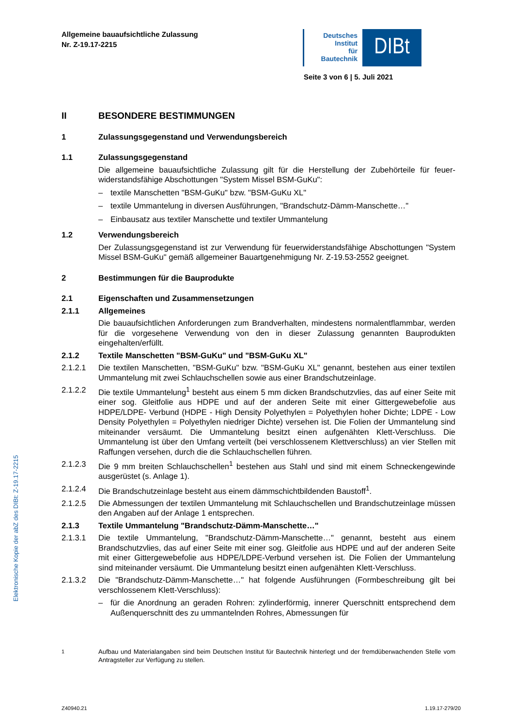Allgemeine bauaufsichtliche Zulassung
Nr. Z-19.17-2215
Deutsches
Institut
für
Bautechnik
DIBt
Seite 3 von 6 | 5. Juli 2021
Elektronische Kopie der abZ des DIBt: Z-19.17-2215
II BESONDERE BESTIMMUNGEN
1 Zulassungsgegenstand und Verwendungsbereich
1.1 Zulassungsgegenstand
Die allgemeine bauaufsichtliche Zulassung gilt für die Herstellung der Zubehörteile für feuer­widerstandsfähige Abschottungen "System Missel BSM-GuKu":
– textile Manschetten "BSM-GuKu" bzw. "BSM-GuKu XL"
– textile Ummantelung in diversen Ausführungen, "Brandschutz-Dämm-Manschette…"
– Einbausatz aus textiler Manschette und textiler Ummantelung
1.2 Verwendungsbereich
Der Zulassungsgegenstand ist zur Verwendung für feuerwiderstandsfähige Abschottungen "System Missel BSM-GuKu" gemäß allgemeiner Bauartgenehmigung Nr. Z-19.53-2552 geeignet.
2 Bestimmungen für die Bauprodukte
2.1 Eigenschaften und Zusammensetzungen
2.1.1 Allgemeines
Die bauaufsichtlichen Anforderungen zum Brandverhalten, mindestens normalentflammbar, werden für die vorgesehene Verwendung von den in dieser Zulassung genannten Bauproduk­ten eingehalten/erfüllt.
2.1.2 Textile Manschetten "BSM-GuKu" und "BSM-GuKu XL"
2.1.2.1 Die textilen Manschetten, "BSM-GuKu" bzw. "BSM-GuKu XL" genannt, bestehen aus einer textilen Ummantelung mit zwei Schlauchschellen sowie aus einer Brandschutzeinlage.
2.1.2.2 Die textile Ummantelung<sup>1</sup> besteht aus einem 5 mm dicken Brandschutzvlies, das auf einer Seite mit einer sog. Gleitfolie aus HDPE und auf der anderen Seite mit einer Gittergewebefolie aus HDPE/LDPE- Verbund (HDPE - High Density Polyethylen = Polyethylen hoher Dichte; LDPE - Low Density Polyethylen = Polyethylen niedriger Dichte) versehen ist. Die Folien der Ummantelung sind miteinander versäumt. Die Ummantelung besitzt einen aufgenähten Klett-Verschluss. Die Ummantelung ist über den Umfang verteilt (bei verschlossenem Klettver­schluss) an vier Stellen mit Raffungen versehen, durch die die Schlauchschellen führen.
2.1.2.3 Die 9 mm breiten Schlauchschellen<sup>1</sup> bestehen aus Stahl und sind mit einem Schneckenge­winde ausgerüstet (s. Anlage 1).
2.1.2.4 Die Brandschutzeinlage besteht aus einem dämmschichtbildenden Baustoff<sup>1</sup>.
2.1.2.5 Die Abmessungen der textilen Ummantelung mit Schlauchschellen und Brandschutzeinlage müssen den Angaben auf der Anlage 1 entsprechen.
2.1.3 Textile Ummantelung "Brandschutz-Dämm-Manschette…"
2.1.3.1 Die textile Ummantelung, "Brandschutz-Dämm-Manschette…" genannt, besteht aus einem Brandschutzvlies, das auf einer Seite mit einer sog. Gleitfolie aus HDPE und auf der anderen Seite mit einer Gittergewebefolie aus HDPE/LDPE-Verbund versehen ist. Die Folien der Ummantelung sind miteinander versäumt. Die Ummantelung besitzt einen aufgenähten Klett-Verschluss.
2.1.3.2 Die "Brandschutz-Dämm-Manschette…" hat folgende Ausführungen (Formbeschreibung gilt bei verschlossenem Klett-Verschluss):
– für die Anordnung an geraden Rohren: zylinderförmig, innerer Querschnitt entsprechend dem Außenquerschnitt des zu ummantelnden Rohres, Abmessungen für
<sup>1</sup> Aufbau und Materialangaben sind beim Deutschen Institut für Bautechnik hinterlegt und der fremdüberwachenden Stelle vom Antragsteller zur Verfügung zu stellen.
Z40940.21 1.19.17-279/20